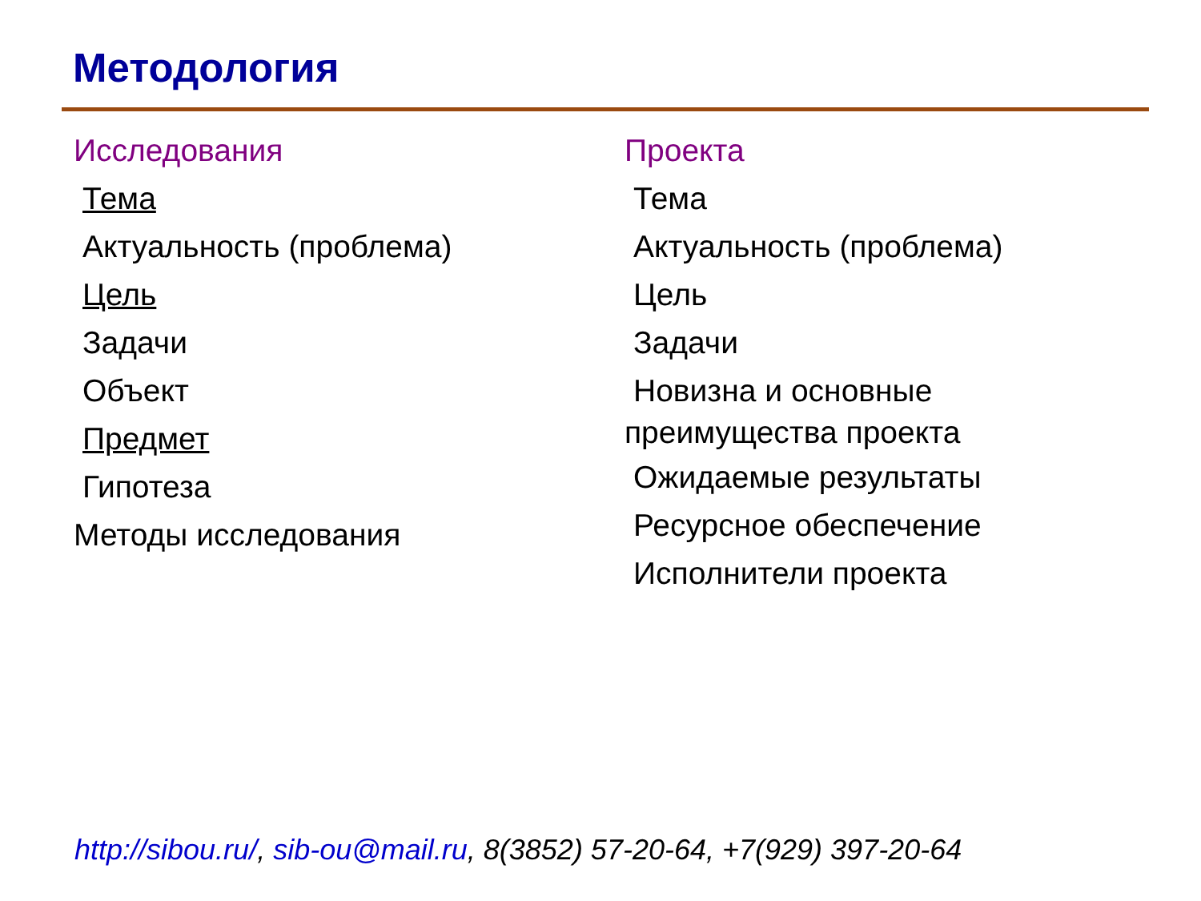Методология
Исследования
Тема
Актуальность (проблема)
Цель
Задачи
Объект
Предмет
Гипотеза
Методы исследования
Проекта
Тема
Актуальность (проблема)
Цель
Задачи
Новизна и основные
преимущества проекта
Ожидаемые результаты
Ресурсное обеспечение
Исполнители проекта
http://sibou.ru/, sib-ou@mail.ru, 8(3852) 57-20-64, +7(929) 397-20-64